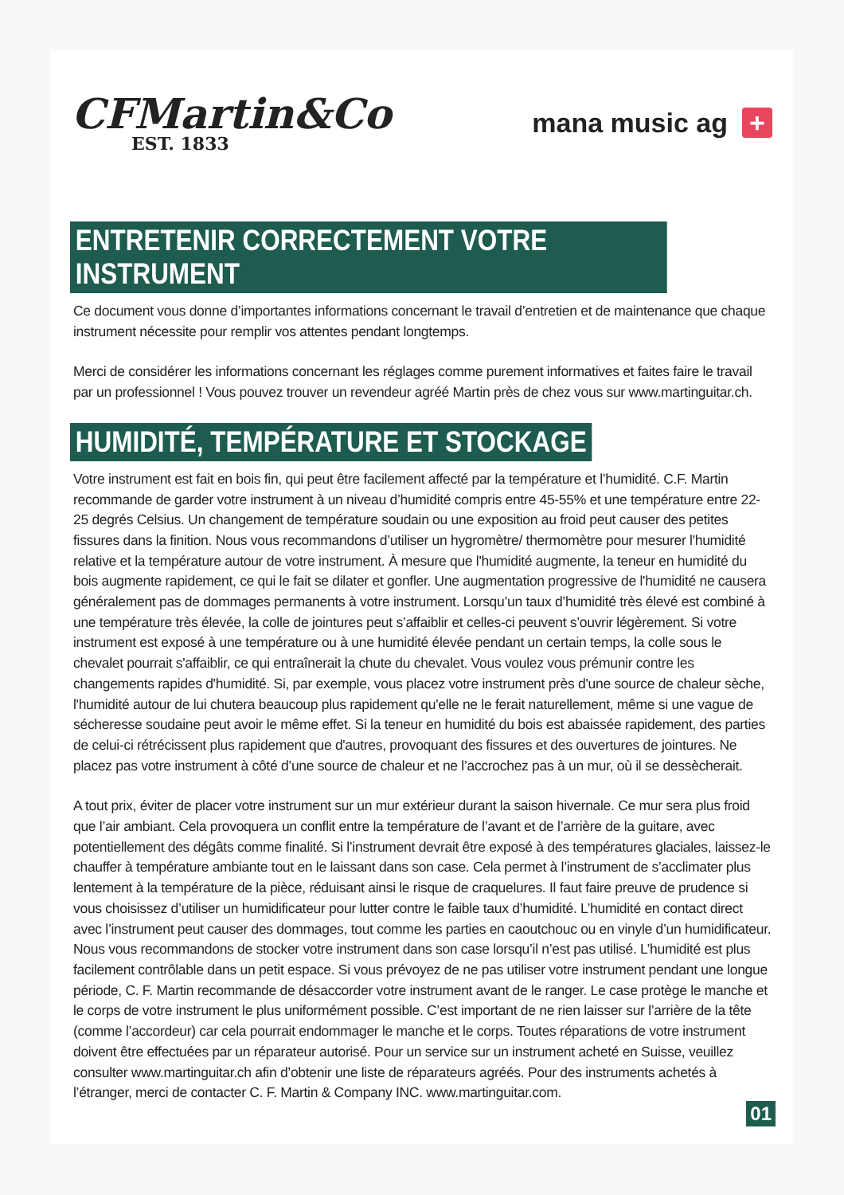CFMartin&Co
EST. 1833
mana music ag +
ENTRETENIR CORRECTEMENT VOTRE INSTRUMENT
Ce document vous donne d’importantes informations concernant le travail d’entretien et de maintenance que chaque instrument nécessite pour remplir vos attentes pendant longtemps.
Merci de considérer les informations concernant les réglages comme purement informatives et faites faire le travail par un professionnel ! Vous pouvez trouver un revendeur agréé Martin près de chez vous sur www.martinguitar.ch.
HUMIDITÉ, TEMPÉRATURE ET STOCKAGE
Votre instrument est fait en bois fin, qui peut être facilement affecté par la température et l’humidité. C.F. Martin recommande de garder votre instrument à un niveau d’humidité compris entre 45-55% et une température entre 22-25 degrés Celsius. Un changement de température soudain ou une exposition au froid peut causer des petites fissures dans la finition. Nous vous recommandons d’utiliser un hygromètre/ thermomètre pour mesurer l'humidité relative et la température autour de votre instrument. À mesure que l'humidité augmente, la teneur en humidité du bois augmente rapidement, ce qui le fait se dilater et gonfler. Une augmentation progressive de l'humidité ne causera généralement pas de dommages permanents à votre instrument. Lorsqu’un taux d’humidité très élevé est combiné à une température très élevée, la colle de jointures peut s’affaiblir et celles-ci peuvent s’ouvrir légèrement. Si votre instrument est exposé à une température ou à une humidité élevée pendant un certain temps, la colle sous le chevalet pourrait s'affaiblir, ce qui entraînerait la chute du chevalet. Vous voulez vous prémunir contre les changements rapides d'humidité. Si, par exemple, vous placez votre instrument près d'une source de chaleur sèche, l'humidité autour de lui chutera beaucoup plus rapidement qu'elle ne le ferait naturellement, même si une vague de sécheresse soudaine peut avoir le même effet. Si la teneur en humidité du bois est abaissée rapidement, des parties de celui-ci rétrécissent plus rapidement que d'autres, provoquant des fissures et des ouvertures de jointures. Ne placez pas votre instrument à côté d’une source de chaleur et ne l’accrochez pas à un mur, où il se dessècherait.
A tout prix, éviter de placer votre instrument sur un mur extérieur durant la saison hivernale. Ce mur sera plus froid que l’air ambiant. Cela provoquera un conflit entre la température de l’avant et de l’arrière de la guitare, avec potentiellement des dégâts comme finalité. Si l’instrument devrait être exposé à des températures glaciales, laissez-le chauffer à température ambiante tout en le laissant dans son case. Cela permet à l’instrument de s’acclimater plus lentement à la température de la pièce, réduisant ainsi le risque de craquelures. Il faut faire preuve de prudence si vous choisissez d’utiliser un humidificateur pour lutter contre le faible taux d’humidité. L’humidité en contact direct avec l’instrument peut causer des dommages, tout comme les parties en caoutchouc ou en vinyle d’un humidificateur. Nous vous recommandons de stocker votre instrument dans son case lorsqu’il n’est pas utilisé. L’humidité est plus facilement contrôlable dans un petit espace. Si vous prévoyez de ne pas utiliser votre instrument pendant une longue période, C. F. Martin recommande de désaccorder votre instrument avant de le ranger. Le case protège le manche et le corps de votre instrument le plus uniformément possible. C’est important de ne rien laisser sur l’arrière de la tête (comme l’accordeur) car cela pourrait endommager le manche et le corps. Toutes réparations de votre instrument doivent être effectuées par un réparateur autorisé. Pour un service sur un instrument acheté en Suisse, veuillez consulter www.martinguitar.ch afin d’obtenir une liste de réparateurs agréés. Pour des instruments achetés à l’étranger, merci de contacter C. F. Martin & Company INC. www.martinguitar.com.
01